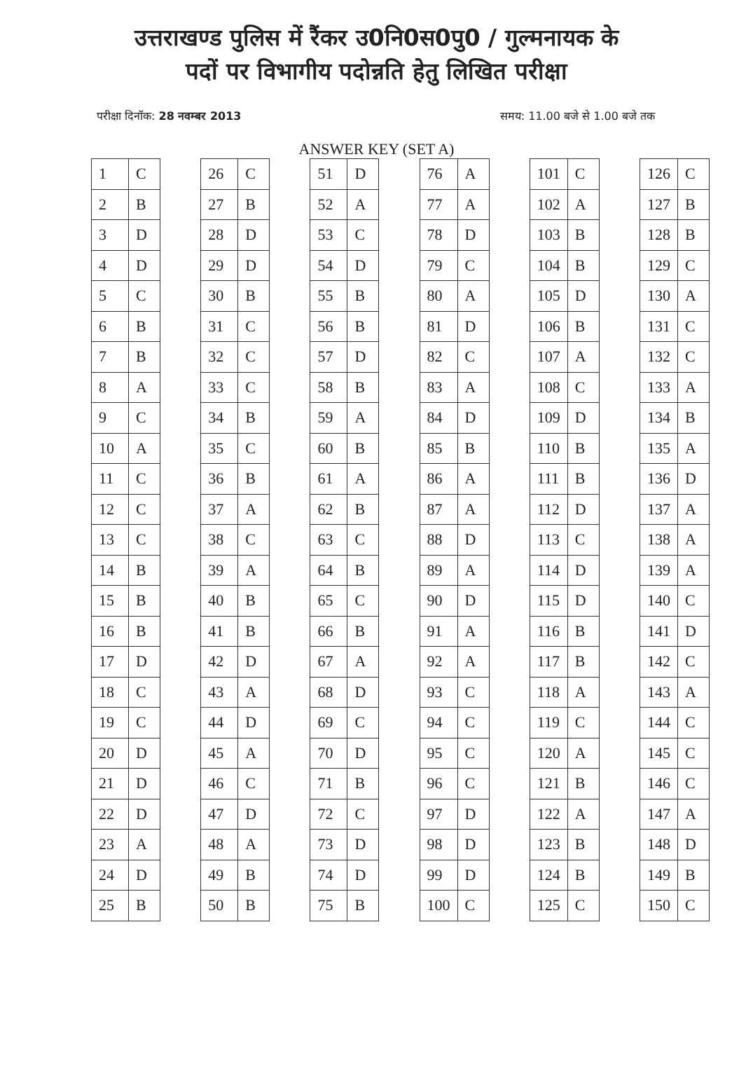उत्तराखण्ड पुलिस में रैंकर उ0नि0स0पु0 / गुल्मनायक के
पदों पर विभागीय पदोन्नति हेतु लिखित परीक्षा
परीक्षा दिनॉक: 28 नवम्बर 2013 समय: 11.00 बजे से 1.00 बजे तक
ANSWER KEY (SET A)
| 1 | C |
| 2 | B |
| 3 | D |
| 4 | D |
| 5 | C |
| 6 | B |
| 7 | B |
| 8 | A |
| 9 | C |
| 10 | A |
| 11 | C |
| 12 | C |
| 13 | C |
| 14 | B |
| 15 | B |
| 16 | B |
| 17 | D |
| 18 | C |
| 19 | C |
| 20 | D |
| 21 | D |
| 22 | D |
| 23 | A |
| 24 | D |
| 25 | B |
| 26 | C |
| 27 | B |
| 28 | D |
| 29 | D |
| 30 | B |
| 31 | C |
| 32 | C |
| 33 | C |
| 34 | B |
| 35 | C |
| 36 | B |
| 37 | A |
| 38 | C |
| 39 | A |
| 40 | B |
| 41 | B |
| 42 | D |
| 43 | A |
| 44 | D |
| 45 | A |
| 46 | C |
| 47 | D |
| 48 | A |
| 49 | B |
| 50 | B |
| 51 | D |
| 52 | A |
| 53 | C |
| 54 | D |
| 55 | B |
| 56 | B |
| 57 | D |
| 58 | B |
| 59 | A |
| 60 | B |
| 61 | A |
| 62 | B |
| 63 | C |
| 64 | B |
| 65 | C |
| 66 | B |
| 67 | A |
| 68 | D |
| 69 | C |
| 70 | D |
| 71 | B |
| 72 | C |
| 73 | D |
| 74 | D |
| 75 | B |
| 76 | A |
| 77 | A |
| 78 | D |
| 79 | C |
| 80 | A |
| 81 | D |
| 82 | C |
| 83 | A |
| 84 | D |
| 85 | B |
| 86 | A |
| 87 | A |
| 88 | D |
| 89 | A |
| 90 | D |
| 91 | A |
| 92 | A |
| 93 | C |
| 94 | C |
| 95 | C |
| 96 | C |
| 97 | D |
| 98 | D |
| 99 | D |
| 100 | C |
| 101 | C |
| 102 | A |
| 103 | B |
| 104 | B |
| 105 | D |
| 106 | B |
| 107 | A |
| 108 | C |
| 109 | D |
| 110 | B |
| 111 | B |
| 112 | D |
| 113 | C |
| 114 | D |
| 115 | D |
| 116 | B |
| 117 | B |
| 118 | A |
| 119 | C |
| 120 | A |
| 121 | B |
| 122 | A |
| 123 | B |
| 124 | B |
| 125 | C |
| 126 | C |
| 127 | B |
| 128 | B |
| 129 | C |
| 130 | A |
| 131 | C |
| 132 | C |
| 133 | A |
| 134 | B |
| 135 | A |
| 136 | D |
| 137 | A |
| 138 | A |
| 139 | A |
| 140 | C |
| 141 | D |
| 142 | C |
| 143 | A |
| 144 | C |
| 145 | C |
| 146 | C |
| 147 | A |
| 148 | D |
| 149 | B |
| 150 | C |